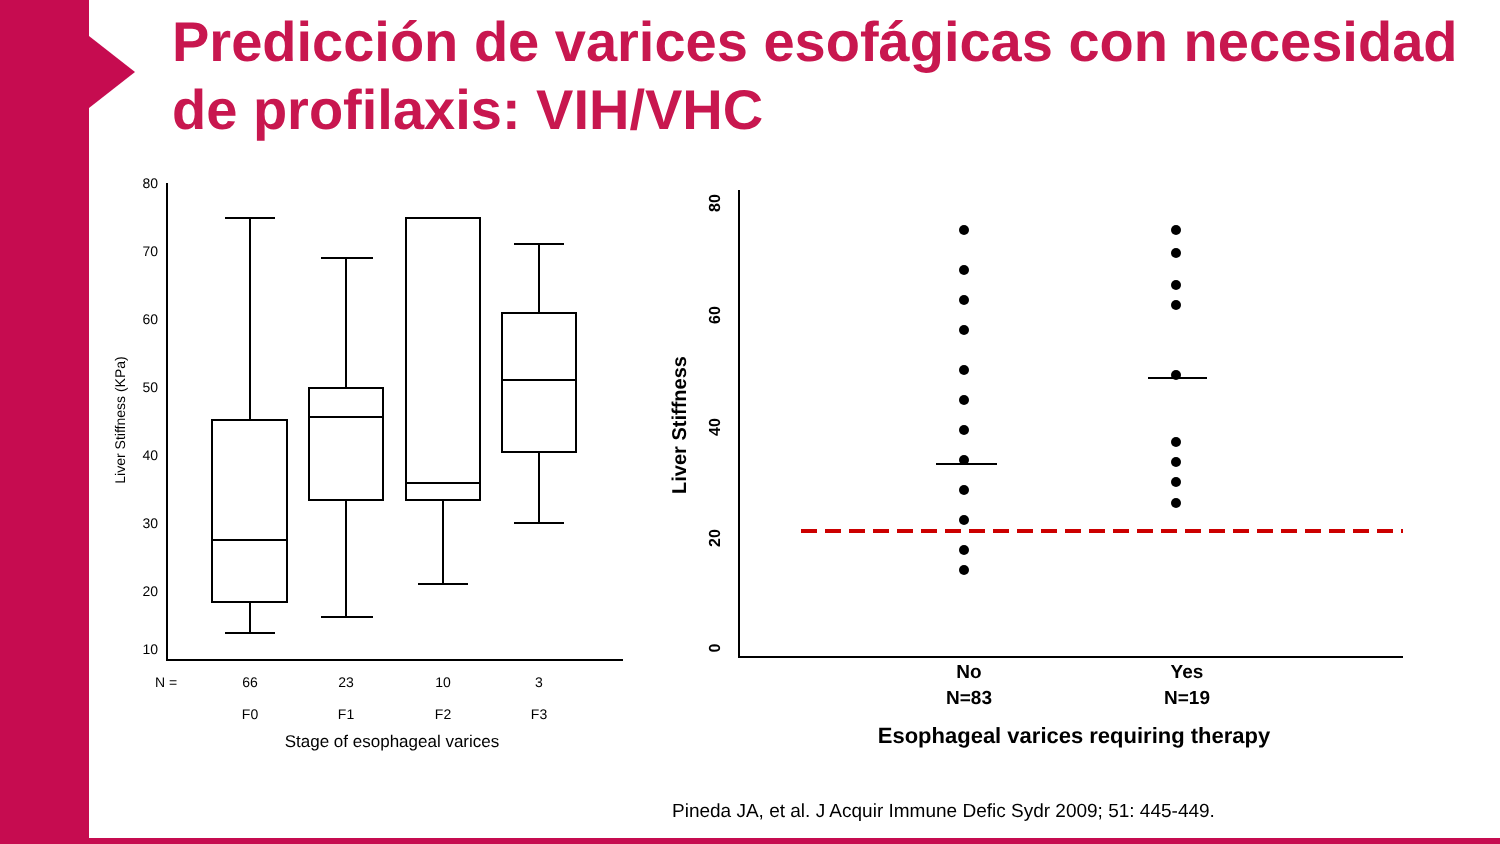Predicción de varices esofágicas con necesidad de profilaxis: VIH/VHC
80
70
60
50
40
30
20
10
N =
66
23
10
3
F0
F1
F2
F3
Stage of esophageal varices
Liver Stiffness (KPa)
80
60
40
20
0
Liver Stiffness
No
N=83
Yes
N=19
Esophageal varices requiring therapy
Pineda JA, et al. J Acquir Immune Defic Sydr 2009; 51: 445-449.